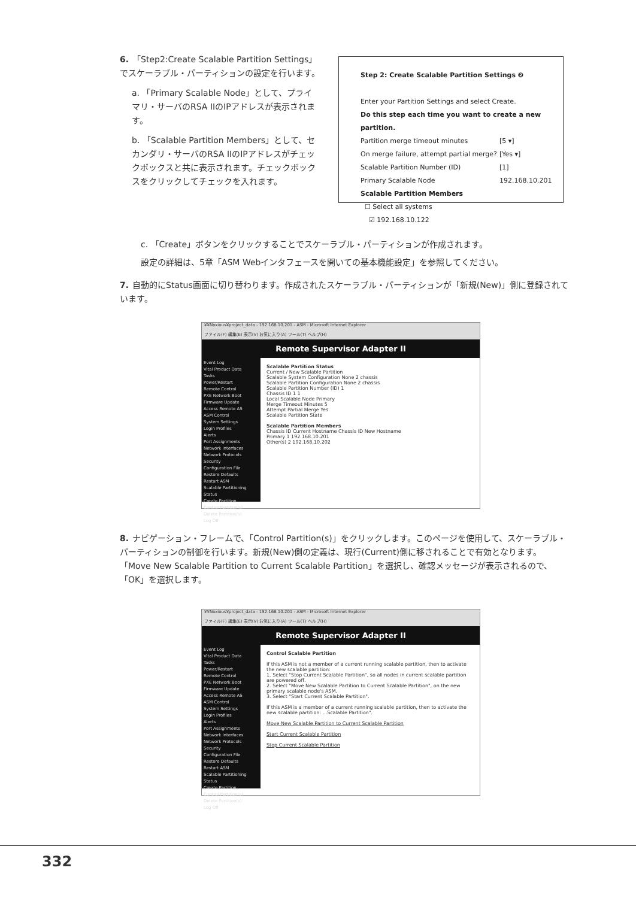6. 「Step2:Create Scalable Partition Settings」でスケーラブル・パーティションの設定を行います。
a. 「Primary Scalable Node」として、プライマリ・サーバのRSA IIのIPアドレスが表示されます。
b. 「Scalable Partition Members」として、セカンダリ・サーバのRSA IIのIPアドレスがチェックボックスと共に表示されます。チェックボックスをクリックしてチェックを入れます。
Step 2: Create Scalable Partition Settings ❷
Enter your Partition Settings and select Create.
Do this step each time you want to create a new partition.
Partition merge timeout minutes [5 ▾]
On merge failure, attempt partial merge? [Yes ▾]
Scalable Partition Number (ID) [1]
Primary Scalable Node 192.168.10.201
Scalable Partition Members
☐ Select all systems
☑ 192.168.10.122
c. 「Create」ボタンをクリックすることでスケーラブル・パーティションが作成されます。
設定の詳細は、5章「ASM Webインタフェースを開いての基本機能設定」を参照してください。
7. 自動的にStatus画面に切り替わります。作成されたスケーラブル・パーティションが「新規(New)」側に登録されています。
¥¥Noxious¥project_data - 192.168.10.201 - ASM - Microsoft Internet Explorer
ファイル(F) 編集(E) 表示(V) お気に入り(A) ツール(T) ヘルプ(H)
Remote Supervisor Adapter II
Event Log
Vital Product Data
Tasks
Power/Restart
Remote Control
PXE Network Boot
Firmware Update
Access Remote AS
ASM Control
System Settings
Login Profiles
Alerts
Port Assignments
Network Interfaces
Network Protocols
Security
Configuration File
Restore Defaults
Restart ASM
Scalable Partitioning
Status
Create Partition
Control Partition(s)
Delete Partition(s)
Log Off
Scalable Partition Status
Current / New Scalable Partition
Scalable System Configuration None 2 chassis
Scalable Partition Configuration None 2 chassis
Scalable Partition Number (ID) 1
Chassis ID 1 1
Local Scalable Node Primary
Merge Timeout Minutes 5
Attempt Partial Merge Yes
Scalable Partition State
Scalable Partition Members
Chassis ID Current Hostname Chassis ID New Hostname
Primary 1 192.168.10.201
Other(s) 2 192.168.10.202
8. ナビゲーション・フレームで、「Control Partition(s)」をクリックします。このページを使用して、スケーラブル・パーティションの制御を行います。新規(New)側の定義は、現行(Current)側に移されることで有効となります。「Move New Scalable Partition to Current Scalable Partition」を選択し、確認メッセージが表示されるので、「OK」を選択します。
¥¥Noxious¥project_data - 192.168.10.201 - ASM - Microsoft Internet Explorer
ファイル(F) 編集(E) 表示(V) お気に入り(A) ツール(T) ヘルプ(H)
Remote Supervisor Adapter II
Event Log
Vital Product Data
Tasks
Power/Restart
Remote Control
PXE Network Boot
Firmware Update
Access Remote AS
ASM Control
System Settings
Login Profiles
Alerts
Port Assignments
Network Interfaces
Network Protocols
Security
Configuration File
Restore Defaults
Restart ASM
Scalable Partitioning
Status
Create Partition
Control Partition(s)
Delete Partition(s)
Log Off
Control Scalable Partition
If this ASM is not a member of a current running scalable partition, then to activate the new scalable partition:
1. Select "Stop Current Scalable Partition", so all nodes in current scalable partition are powered off.
2. Select "Move New Scalable Partition to Current Scalable Partition", on the new primary scalable node's ASM.
3. Select "Start Current Scalable Partition".
If this ASM is a member of a current running scalable partition, then to activate the new scalable partition: ...Scalable Partition".
Move New Scalable Partition to Current Scalable Partition
Start Current Scalable Partition
Stop Current Scalable Partition
332